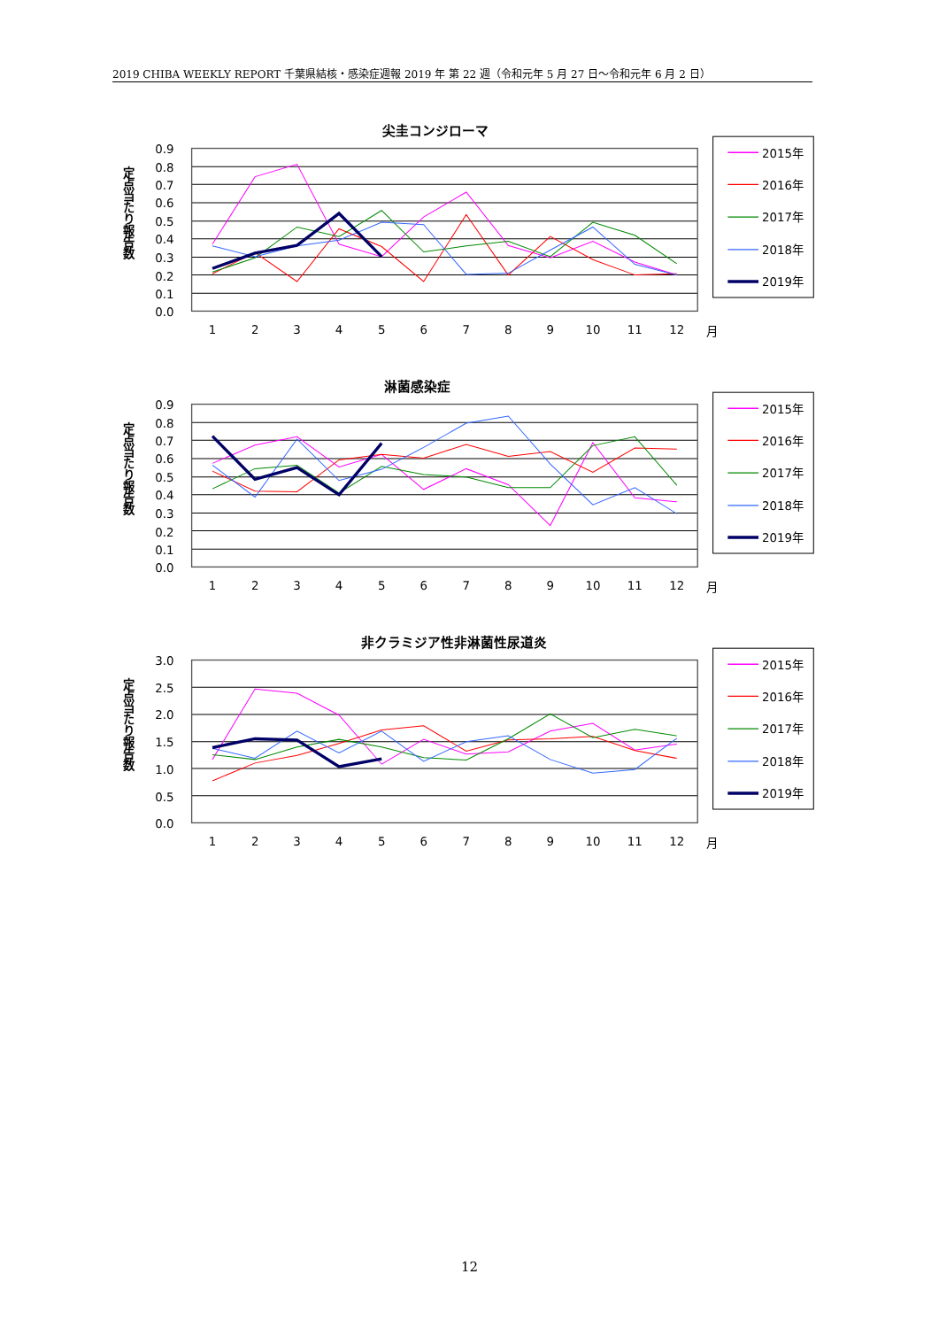2019 CHIBA WEEKLY REPORT 千葉県結核・感染症週報 2019 年 第 22 週（令和元年 5 月 27 日～令和元年 6 月 2 日）
尖圭コンジローマ
定点当たり報告数
0.9
0.8
0.7
0.6
0.5
0.4
0.3
0.2
0.1
0.0
1
2
3
4
5
6
7
8
9
10
11
12
月
2015年
2016年
2017年
2018年
2019年
淋菌感染症
定点当たり報告数
0.9
0.8
0.7
0.6
0.5
0.4
0.3
0.2
0.1
0.0
1
2
3
4
5
6
7
8
9
10
11
12
月
2015年
2016年
2017年
2018年
2019年
非クラミジア性非淋菌性尿道炎
定点当たり報告数
3.0
2.5
2.0
1.5
1.0
0.5
0.0
1
2
3
4
5
6
7
8
9
10
11
12
月
2015年
2016年
2017年
2018年
2019年
12